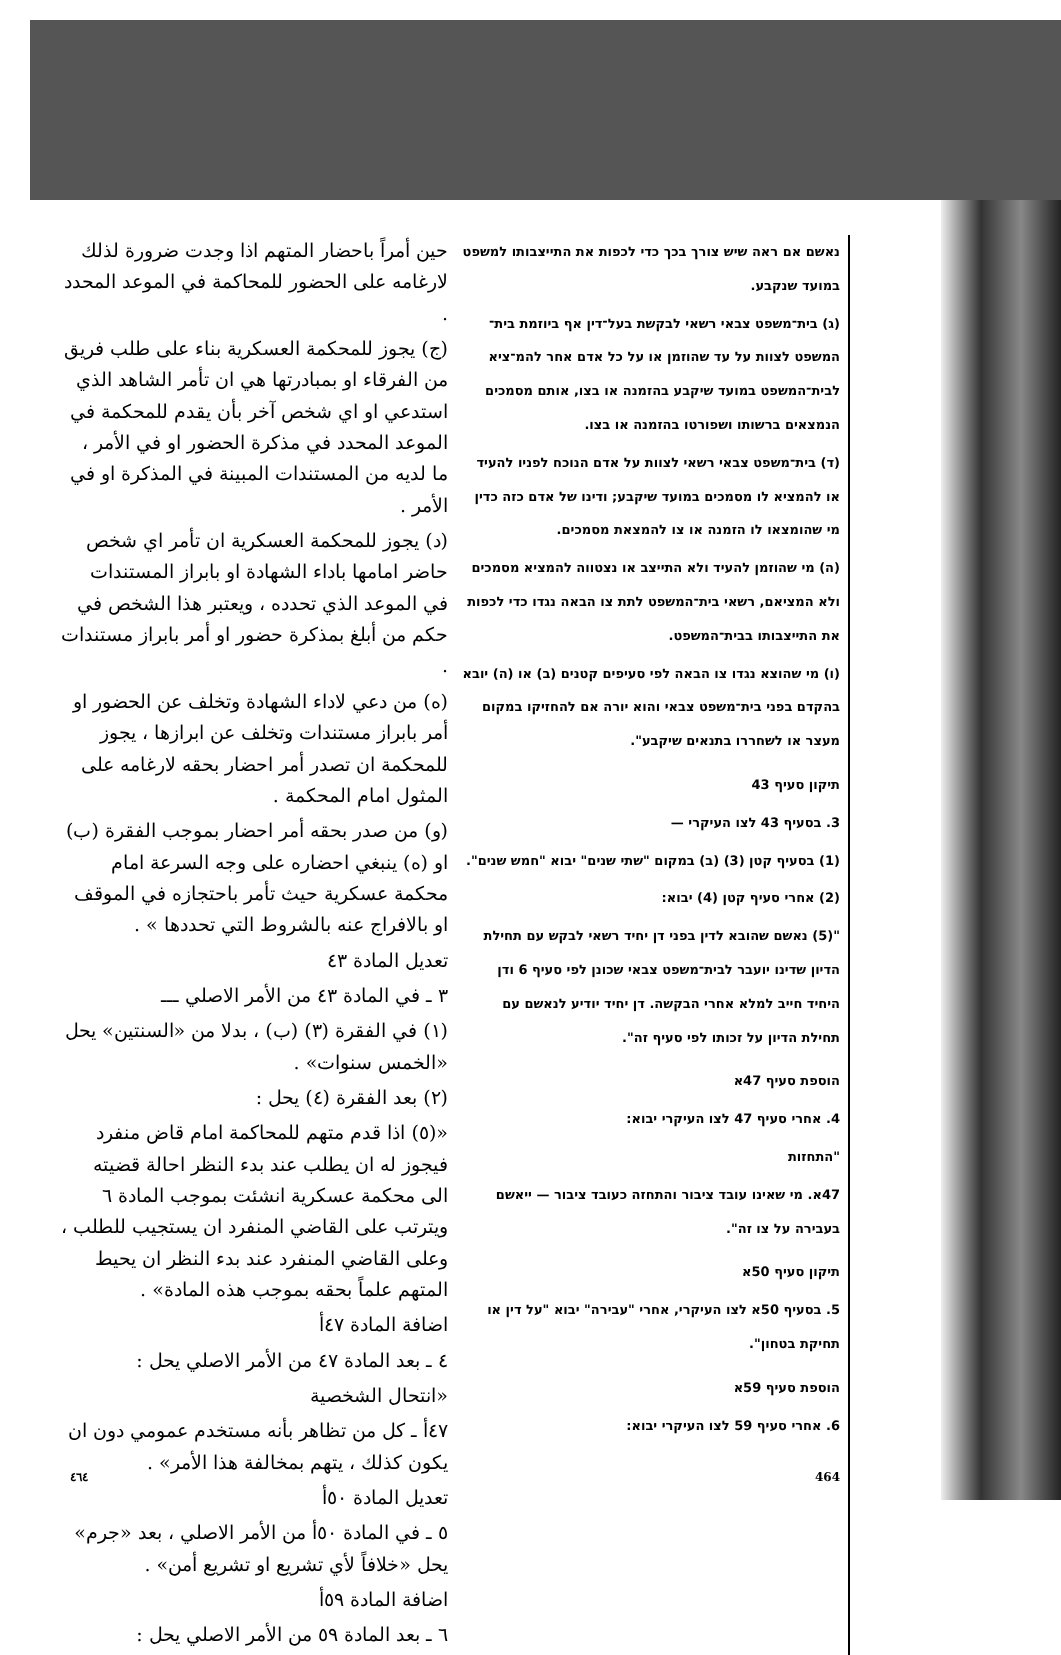נאשם אם ראה שיש צורך בכך כדי לכפות את התייצבותו למשפט במועד שנקבע.
(ג) בית־משפט צבאי רשאי לבקשת בעל־דין אף ביוזמת בית־המשפט לצוות על עד שהוזמן או על כל אדם אחר להמ־ציא לבית־המשפט במועד שיקבע בהזמנה או בצו, אותם מסמכים הנמצאים ברשותו ושפורטו בהזמנה או בצו.
(ד) בית־משפט צבאי רשאי לצוות על אדם הנוכח לפניו להעיד או להמציא לו מסמכים במועד שיקבע; ודינו של אדם כזה כדין מי שהומצאו לו הזמנה או צו להמצאת מסמכים.
(ה) מי שהוזמן להעיד ולא התייצב או נצטווה להמציא מסמכים ולא המציאם, רשאי בית־המשפט לתת צו הבאה נגדו כדי לכפות את התייצבותו בבית־המשפט.
(ו) מי שהוצא נגדו צו הבאה לפי סעיפים קטנים (ב) או (ה) יובא בהקדם בפני בית־משפט צבאי והוא יורה אם להחזיקו במקום מעצר או לשחררו בתנאים שיקבע".
תיקון סעיף 43
3. בסעיף 43 לצו העיקרי —
(1) בסעיף קטן (3) (ב) במקום "שתי שנים" יבוא "חמש שנים".
(2) אחרי סעיף קטן (4) יבוא:
"(5) נאשם שהובא לדין בפני דן יחיד רשאי לבקש עם תחילת הדיון שדינו יועבר לבית־משפט צבאי שכונן לפי סעיף 6 ודן היחיד חייב למלא אחרי הבקשה. דן יחיד יודיע לנאשם עם תחילת הדיון על זכותו לפי סעיף זה".
הוספת סעיף 47א
4. אחרי סעיף 47 לצו העיקרי יבוא:
"התחזות
47א. מי שאינו עובד ציבור והתחזה כעובד ציבור — ייאשם בעבירה על צו זה".
תיקון סעיף 50א
5. בסעיף 50א לצו העיקרי, אחרי "עבירה" יבוא "על דין או תחיקת בטחון".
הוספת סעיף 59א
6. אחרי סעיף 59 לצו העיקרי יבוא:
حين أمراً باحضار المتهم اذا وجدت ضرورة لذلك لارغامه على الحضور للمحاكمة في الموعد المحدد .
(ج) يجوز للمحكمة العسكرية بناء على طلب فريق من الفرقاء او بمبادرتها هي ان تأمر الشاهد الذي استدعي او اي شخص آخر بأن يقدم للمحكمة في الموعد المحدد في مذكرة الحضور او في الأمر ، ما لديه من المستندات المبينة في المذكرة او في الأمر .
(د) يجوز للمحكمة العسكرية ان تأمر اي شخص حاضر امامها باداء الشهادة او بابراز المستندات في الموعد الذي تحدده ، ويعتبر هذا الشخص في حكم من أبلغ بمذكرة حضور او أمر بابراز مستندات .
(ه) من دعي لاداء الشهادة وتخلف عن الحضور او أمر بابراز مستندات وتخلف عن ابرازها ، يجوز للمحكمة ان تصدر أمر احضار بحقه لارغامه على المثول امام المحكمة .
(و) من صدر بحقه أمر احضار بموجب الفقرة (ب) او (ه) ينبغي احضاره على وجه السرعة امام محكمة عسكرية حيث تأمر باحتجازه في الموقف او بالافراج عنه بالشروط التي تحددها » .
تعديل المادة ٤٣
٣ ـ في المادة ٤٣ من الأمر الاصلي ـــ
(١) في الفقرة (٣) (ب) ، بدلا من «السنتين» يحل «الخمس سنوات» .
(٢) بعد الفقرة (٤) يحل :
«(٥) اذا قدم متهم للمحاكمة امام قاض منفرد فيجوز له ان يطلب عند بدء النظر احالة قضيته الى محكمة عسكرية انشئت بموجب المادة ٦ ويترتب على القاضي المنفرد ان يستجيب للطلب ، وعلى القاضي المنفرد عند بدء النظر ان يحيط المتهم علماً بحقه بموجب هذه المادة» .
اضافة المادة ٤٧أ
٤ ـ بعد المادة ٤٧ من الأمر الاصلي يحل :
«انتحال الشخصية
٤٧أ ـ كل من تظاهر بأنه مستخدم عمومي دون ان يكون كذلك ، يتهم بمخالفة هذا الأمر» .
تعديل المادة ٥٠أ
٥ ـ في المادة ٥٠أ من الأمر الاصلي ، بعد «جرم» يحل «خلافاً لأي تشريع او تشريع أمن» .
اضافة المادة ٥٩أ
٦ ـ بعد المادة ٥٩ من الأمر الاصلي يحل :
٤٦٤ 464